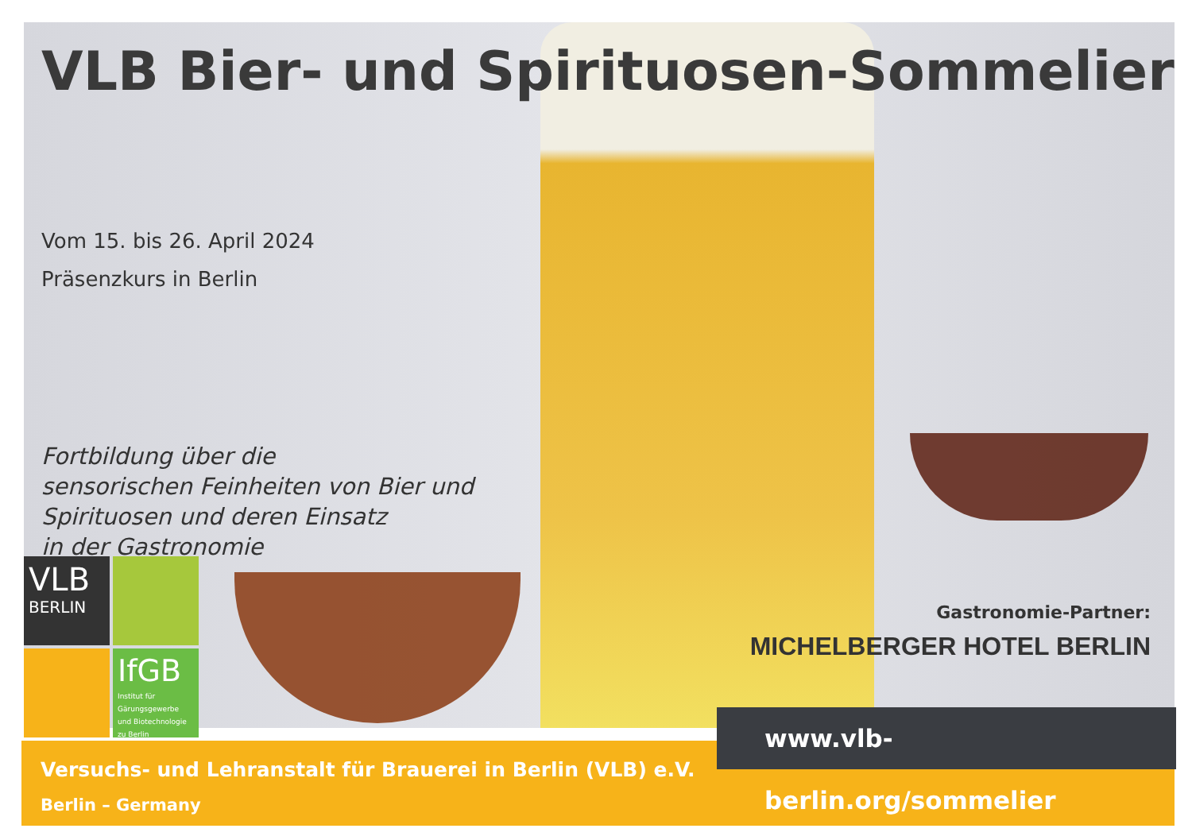VLB Bier- und Spirituosen-Sommelier
Vom 15. bis 26. April 2024
Präsenzkurs in Berlin
Fortbildung über die
sensorischen Feinheiten von Bier und
Spirituosen und deren Einsatz
in der Gastronomie
VLB
BERLIN
IfGB
Institut für Gärungsgewerbe und Biotechnologie zu Berlin
Gastronomie-Partner:
MICHELBERGER HOTEL BERLIN
Versuchs- und Lehranstalt für Brauerei in Berlin (VLB) e.V.
Berlin – Germany
www.vlb-berlin.org/sommelier